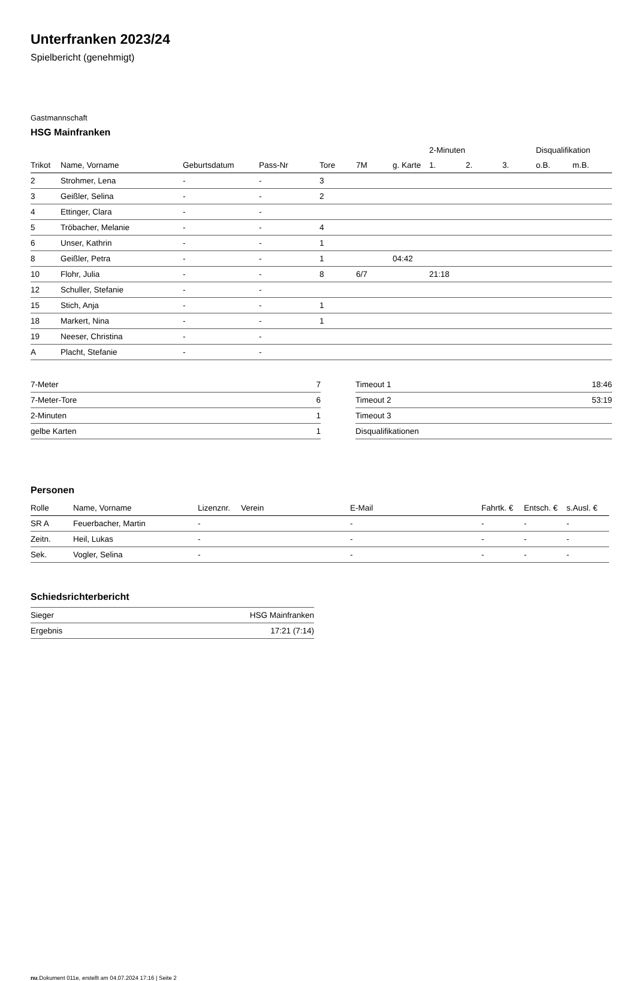Unterfranken 2023/24
Spielbericht (genehmigt)
Gastmannschaft
HSG Mainfranken
| | | | | | | | 2-Minuten | | | Disqualifikation | |
| --- | --- | --- | --- | --- | --- | --- | --- | --- | --- | --- | --- |
| Trikot | Name, Vorname | Geburtsdatum | Pass-Nr | Tore | 7M | g. Karte | 1. | 2. | 3. | o.B. | m.B. |
| 2 | Strohmer, Lena | - | - | 3 | | | | | | | |
| 3 | Geißler, Selina | - | - | 2 | | | | | | | |
| 4 | Ettinger, Clara | - | - | | | | | | | | |
| 5 | Tröbacher, Melanie | - | - | 4 | | | | | | | |
| 6 | Unser, Kathrin | - | - | 1 | | | | | | | |
| 8 | Geißler, Petra | - | - | 1 | | 04:42 | | | | | |
| 10 | Flohr, Julia | - | - | 8 | 6/7 | | 21:18 | | | | |
| 12 | Schuller, Stefanie | - | - | | | | | | | | |
| 15 | Stich, Anja | - | - | 1 | | | | | | | |
| 18 | Markert, Nina | - | - | 1 | | | | | | | |
| 19 | Neeser, Christina | - | - | | | | | | | | |
| A | Placht, Stefanie | - | - | | | | | | | | |
| 7-Meter | 7 |
| 7-Meter-Tore | 6 |
| 2-Minuten | 1 |
| gelbe Karten | 1 |
| Timeout 1 | 18:46 |
| Timeout 2 | 53:19 |
| Timeout 3 | |
| Disqualifikationen | |
Personen
| Rolle | Name, Vorname | Lizenznr. | Verein | E-Mail | Fahrtk. € | Entsch. € | s.Ausl. € |
| --- | --- | --- | --- | --- | --- | --- | --- |
| SR A | Feuerbacher, Martin | - | | - | - | - | - |
| Zeitn. | Heil, Lukas | - | | - | - | - | - |
| Sek. | Vogler, Selina | - | | - | - | - | - |
Schiedsrichterbericht
| Sieger | HSG Mainfranken |
| Ergebnis | 17:21 (7:14) |
nu.Dokument 011e, erstellt am 04.07.2024 17:16 | Seite 2